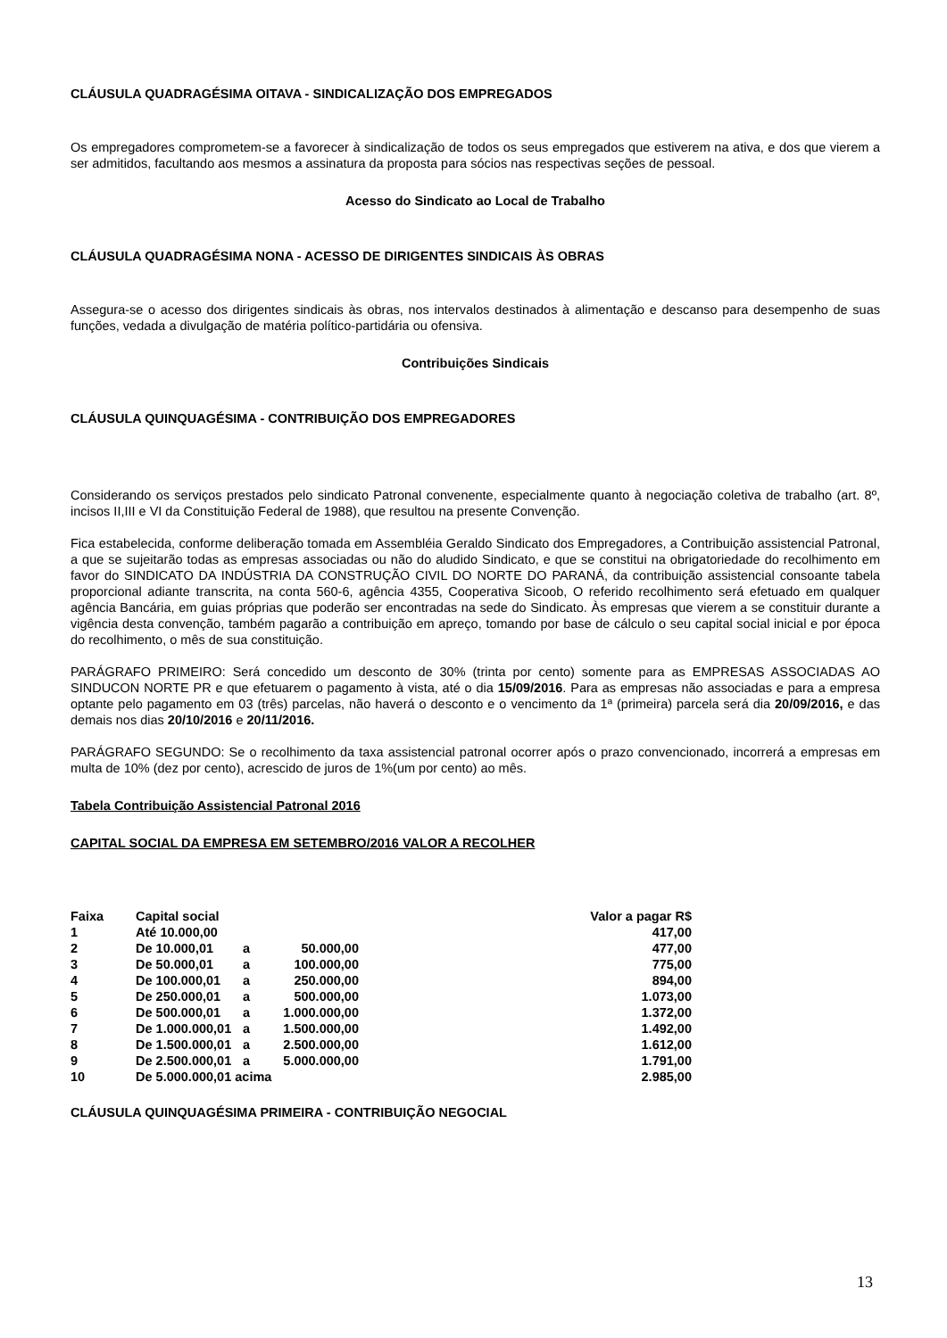CLÁUSULA QUADRAGÉSIMA OITAVA - SINDICALIZAÇÃO DOS EMPREGADOS
Os empregadores comprometem-se a favorecer à sindicalização de todos os seus empregados que estiverem na ativa, e dos que vierem a ser admitidos, facultando aos mesmos a assinatura da proposta para sócios nas respectivas seções de pessoal.
Acesso do Sindicato ao Local de Trabalho
CLÁUSULA QUADRAGÉSIMA NONA - ACESSO DE DIRIGENTES SINDICAIS ÀS OBRAS
Assegura-se o acesso dos dirigentes sindicais às obras, nos intervalos destinados à alimentação e descanso para desempenho de suas funções, vedada a divulgação de matéria político-partidária ou ofensiva.
Contribuições Sindicais
CLÁUSULA QUINQUAGÉSIMA - CONTRIBUIÇÃO DOS EMPREGADORES
Considerando os serviços prestados pelo sindicato Patronal convenente, especialmente quanto à negociação coletiva de trabalho (art. 8º, incisos II,III e VI da Constituição Federal de 1988), que resultou na presente Convenção.
Fica estabelecida, conforme deliberação tomada em Assembléia Geraldo Sindicato dos Empregadores, a Contribuição assistencial Patronal, a que se sujeitarão todas as empresas associadas ou não do aludido Sindicato, e que se constitui na obrigatoriedade do recolhimento em favor do SINDICATO DA INDÚSTRIA DA CONSTRUÇÃO CIVIL DO NORTE DO PARANÁ, da contribuição assistencial consoante tabela proporcional adiante transcrita, na conta 560-6, agência 4355, Cooperativa Sicoob, O referido recolhimento será efetuado em qualquer agência Bancária, em guias próprias que poderão ser encontradas na sede do Sindicato. Às empresas que vierem a se constituir durante a vigência desta convenção, também pagarão a contribuição em apreço, tomando por base de cálculo o seu capital social inicial e por época do recolhimento, o mês de sua constituição.
PARÁGRAFO PRIMEIRO: Será concedido um desconto de 30% (trinta por cento) somente para as EMPRESAS ASSOCIADAS AO SINDUCON NORTE PR e que efetuarem o pagamento à vista, até o dia 15/09/2016. Para as empresas não associadas e para a empresa optante pelo pagamento em 03 (três) parcelas, não haverá o desconto e o vencimento da 1ª (primeira) parcela será dia 20/09/2016, e das demais nos dias 20/10/2016 e 20/11/2016.
PARÁGRAFO SEGUNDO: Se o recolhimento da taxa assistencial patronal ocorrer após o prazo convencionado, incorrerá a empresas em multa de 10% (dez por cento), acrescido de juros de 1%(um por cento) ao mês.
Tabela Contribuição Assistencial Patronal 2016
CAPITAL SOCIAL DA EMPRESA EM SETEMBRO/2016 VALOR A RECOLHER
| Faixa | Capital social | | | Valor a pagar R$ |
| --- | --- | --- | --- | --- |
| 1 | Até 10.000,00 | | | 417,00 |
| 2 | De 10.000,01 | a | 50.000,00 | 477,00 |
| 3 | De 50.000,01 | a | 100.000,00 | 775,00 |
| 4 | De 100.000,01 | a | 250.000,00 | 894,00 |
| 5 | De 250.000,01 | a | 500.000,00 | 1.073,00 |
| 6 | De 500.000,01 | a | 1.000.000,00 | 1.372,00 |
| 7 | De 1.000.000,01 | a | 1.500.000,00 | 1.492,00 |
| 8 | De 1.500.000,01 | a | 2.500.000,00 | 1.612,00 |
| 9 | De 2.500.000,01 | a | 5.000.000,00 | 1.791,00 |
| 10 | De 5.000.000,01 acima | | | 2.985,00 |
CLÁUSULA QUINQUAGÉSIMA PRIMEIRA - CONTRIBUIÇÃO NEGOCIAL
13